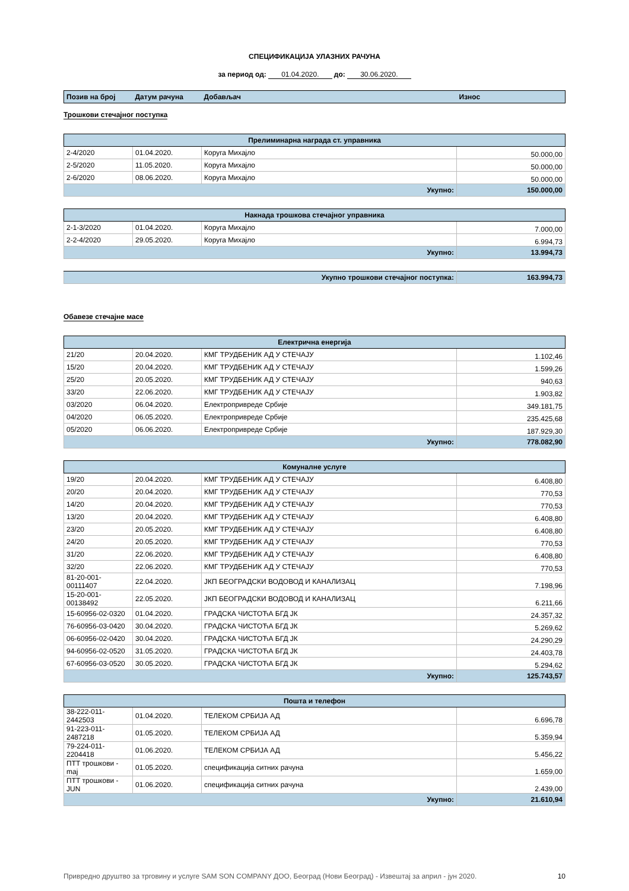СПЕЦИФИКАЦИЈА УЛАЗНИХ РАЧУНА
за период од: 01.04.2020. до: 30.06.2020.
| Позив на број | Датум рачуна | Добављач | Износ |
Трошкови стечајног поступка
| Прелиминарна награда ст. управника | | | |
| 2-4/2020 | 01.04.2020. | Коруга Михајло | 50.000,00 |
| 2-5/2020 | 11.05.2020. | Коруга Михајло | 50.000,00 |
| 2-6/2020 | 08.06.2020. | Коруга Михајло | 50.000,00 |
| Укупно: | | | 150.000,00 |
| Накнада трошкова стечајног управника | | | |
| 2-1-3/2020 | 01.04.2020. | Коруга Михајло | 7.000,00 |
| 2-2-4/2020 | 29.05.2020. | Коруга Михајло | 6.994,73 |
| Укупно: | | | 13.994,73 |
| Укупно трошкови стечајног поступка: | 163.994,73 |
Обавезе стечајне масе
| Електрична енергија | | | |
| 21/20 | 20.04.2020. | КМГ ТРУДБЕНИК АД У СТЕЧАЈУ | 1.102,46 |
| 15/20 | 20.04.2020. | КМГ ТРУДБЕНИК АД У СТЕЧАЈУ | 1.599,26 |
| 25/20 | 20.05.2020. | КМГ ТРУДБЕНИК АД У СТЕЧАЈУ | 940,63 |
| 33/20 | 22.06.2020. | КМГ ТРУДБЕНИК АД У СТЕЧАЈУ | 1.903,82 |
| 03/2020 | 06.04.2020. | Електропривреде Србије | 349.181,75 |
| 04/2020 | 06.05.2020. | Електропривреде Србије | 235.425,68 |
| 05/2020 | 06.06.2020. | Електропривреде Србије | 187.929,30 |
| Укупно: | | | 778.082,90 |
| Комуналне услуге | | | |
| 19/20 | 20.04.2020. | КМГ ТРУДБЕНИК АД У СТЕЧАЈУ | 6.408,80 |
| 20/20 | 20.04.2020. | КМГ ТРУДБЕНИК АД У СТЕЧАЈУ | 770,53 |
| 14/20 | 20.04.2020. | КМГ ТРУДБЕНИК АД У СТЕЧАЈУ | 770,53 |
| 13/20 | 20.04.2020. | КМГ ТРУДБЕНИК АД У СТЕЧАЈУ | 6.408,80 |
| 23/20 | 20.05.2020. | КМГ ТРУДБЕНИК АД У СТЕЧАЈУ | 6.408,80 |
| 24/20 | 20.05.2020. | КМГ ТРУДБЕНИК АД У СТЕЧАЈУ | 770,53 |
| 31/20 | 22.06.2020. | КМГ ТРУДБЕНИК АД У СТЕЧАЈУ | 6.408,80 |
| 32/20 | 22.06.2020. | КМГ ТРУДБЕНИК АД У СТЕЧАЈУ | 770,53 |
| 81-20-001-00111407 | 22.04.2020. | ЈКП БЕОГРАДСКИ ВОДОВОД И КАНАЛИЗАЦ | 7.198,96 |
| 15-20-001-00138492 | 22.05.2020. | ЈКП БЕОГРАДСКИ ВОДОВОД И КАНАЛИЗАЦ | 6.211,66 |
| 15-60956-02-0320 | 01.04.2020. | ГРАДСКА ЧИСТОЋА БГД ЈК | 24.357,32 |
| 76-60956-03-0420 | 30.04.2020. | ГРАДСКА ЧИСТОЋА БГД ЈК | 5.269,62 |
| 06-60956-02-0420 | 30.04.2020. | ГРАДСКА ЧИСТОЋА БГД ЈК | 24.290,29 |
| 94-60956-02-0520 | 31.05.2020. | ГРАДСКА ЧИСТОЋА БГД ЈК | 24.403,78 |
| 67-60956-03-0520 | 30.05.2020. | ГРАДСКА ЧИСТОЋА БГД ЈК | 5.294,62 |
| Укупно: | | | 125.743,57 |
| Пошта и телефон | | | |
| 38-222-011-2442503 | 01.04.2020. | ТЕЛЕКОМ СРБИЈА АД | 6.696,78 |
| 91-223-011-2487218 | 01.05.2020. | ТЕЛЕКОМ СРБИЈА АД | 5.359,94 |
| 79-224-011-2204418 | 01.06.2020. | ТЕЛЕКОМ СРБИЈА АД | 5.456,22 |
| ПТТ трошкови - maj | 01.05.2020. | спецификација ситних рачуна | 1.659,00 |
| ПТТ трошкови - JUN | 01.06.2020. | спецификација ситних рачуна | 2.439,00 |
| Укупно: | | | 21.610,94 |
Привредно друштво за трговину и услуге SAM SON COMPANY ДОО, Београд (Нови Београд) - Извештај за април - јун 2020. 10